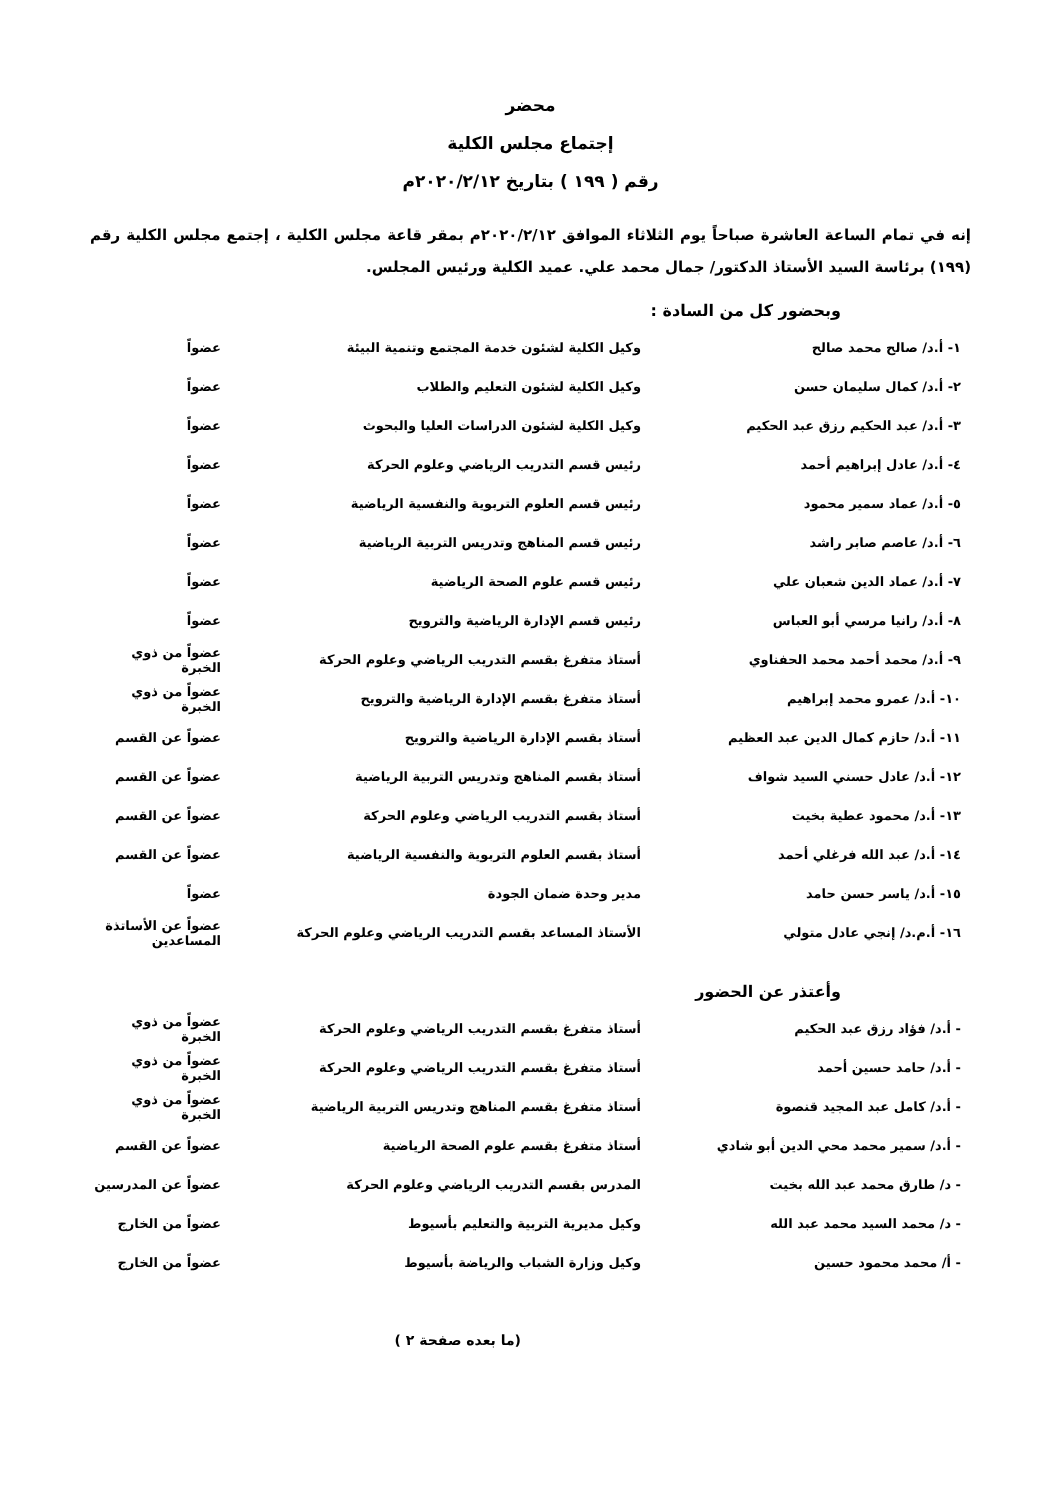محضر
إجتماع مجلس الكلية
رقم ( ١٩٩ ) بتاريخ ٢٠٢٠/٢/١٢م
إنه في تمام الساعة العاشرة صباحاً يوم الثلاثاء الموافق ٢٠٢٠/٢/١٢م بمقر قاعة مجلس الكلية ، إجتمع مجلس الكلية رقم (١٩٩) برئاسة السيد الأستاذ الدكتور/ جمال محمد علي. عميد الكلية ورئيس المجلس.
وبحضور كل من السادة :
| ١- أ.د/ صالح محمد صالح | وكيل الكلية لشئون خدمة المجتمع وتنمية البيئة | عضواً |
| ٢- أ.د/ كمال سليمان حسن | وكيل الكلية لشئون التعليم والطلاب | عضواً |
| ٣- أ.د/ عبد الحكيم رزق عبد الحكيم | وكيل الكلية لشئون الدراسات العليا والبحوث | عضواً |
| ٤- أ.د/ عادل إبراهيم أحمد | رئيس قسم التدريب الرياضي وعلوم الحركة | عضواً |
| ٥- أ.د/ عماد سمير محمود | رئيس قسم العلوم التربوية والنفسية الرياضية | عضواً |
| ٦- أ.د/ عاصم صابر راشد | رئيس قسم المناهج وتدريس التربية الرياضية | عضواً |
| ٧- أ.د/ عماد الدين شعبان علي | رئيس قسم علوم الصحة الرياضية | عضواً |
| ٨- أ.د/ رانيا مرسي أبو العباس | رئيس قسم الإدارة الرياضية والترويح | عضواً |
| ٩- أ.د/ محمد أحمد محمد الحفناوي | أستاذ متفرغ بقسم التدريب الرياضي وعلوم الحركة | عضواً من ذوي الخبرة |
| ١٠- أ.د/ عمرو محمد إبراهيم | أستاذ متفرغ بقسم الإدارة الرياضية والترويح | عضواً من ذوي الخبرة |
| ١١- أ.د/ حازم كمال الدين عبد العظيم | أستاذ بقسم الإدارة الرياضية والترويح | عضواً عن القسم |
| ١٢- أ.د/ عادل حسني السيد شواف | أستاذ بقسم المناهج وتدريس التربية الرياضية | عضواً عن القسم |
| ١٣- أ.د/ محمود عطية بخيت | أستاذ بقسم التدريب الرياضي وعلوم الحركة | عضواً عن القسم |
| ١٤- أ.د/ عبد الله فرغلي أحمد | أستاذ بقسم العلوم التربوية والنفسية الرياضية | عضواً عن القسم |
| ١٥- أ.د/ ياسر حسن حامد | مدير وحدة ضمان الجودة | عضواً |
| ١٦- أ.م.د/ إنجي عادل متولي | الأستاذ المساعد بقسم التدريب الرياضي وعلوم الحركة | عضواً عن الأساتذة المساعدين |
وأعتذر عن الحضور
| - أ.د/ فؤاد رزق عبد الحكيم | أستاذ متفرغ بقسم التدريب الرياضي وعلوم الحركة | عضواً من ذوي الخبرة |
| - أ.د/ حامد حسين أحمد | أستاذ متفرغ بقسم التدريب الرياضي وعلوم الحركة | عضواً من ذوي الخبرة |
| - أ.د/ كامل عبد المجيد قنصوة | أستاذ متفرغ بقسم المناهج وتدريس التربية الرياضية | عضواً من ذوي الخبرة |
| - أ.د/ سمير محمد محي الدين أبو شادي | أستاذ متفرغ بقسم علوم الصحة الرياضية | عضواً عن القسم |
| - د/ طارق محمد عبد الله بخيت | المدرس بقسم التدريب الرياضي وعلوم الحركة | عضواً عن المدرسين |
| - د/ محمد السيد محمد عبد الله | وكيل مديرية التربية والتعليم بأسيوط | عضواً من الخارج |
| - أ/ محمد محمود حسين | وكيل وزارة الشباب والرياضة بأسيوط | عضواً من الخارج |
(ما بعده صفحة ٢ )